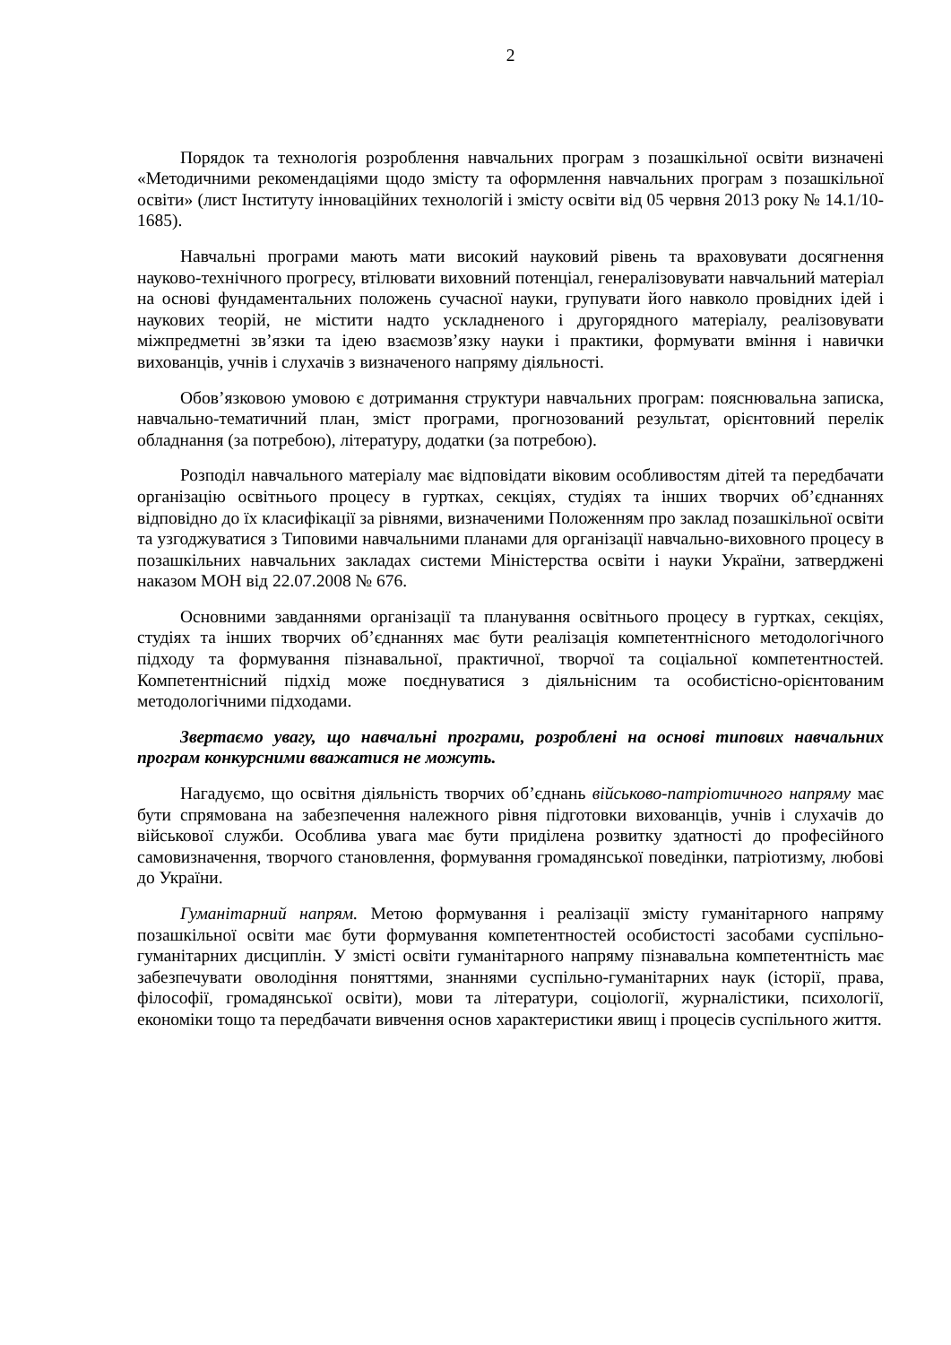2
Порядок та технологія розроблення навчальних програм з позашкільної освіти визначені «Методичними рекомендаціями щодо змісту та оформлення навчальних програм з позашкільної освіти» (лист Інституту інноваційних технологій і змісту освіти від 05 червня 2013 року № 14.1/10-1685).
Навчальні програми мають мати високий науковий рівень та враховувати досягнення науково-технічного прогресу, втілювати виховний потенціал, генералізовувати навчальний матеріал на основі фундаментальних положень сучасної науки, групувати його навколо провідних ідей і наукових теорій, не містити надто ускладненого і другорядного матеріалу, реалізовувати міжпредметні зв’язки та ідею взаємозв’язку науки і практики, формувати вміння і навички вихованців, учнів і слухачів з визначеного напряму діяльності.
Обов’язковою умовою є дотримання структури навчальних програм: пояснювальна записка, навчально-тематичний план, зміст програми, прогнозований результат, орієнтовний перелік обладнання (за потребою), літературу, додатки (за потребою).
Розподіл навчального матеріалу має відповідати віковим особливостям дітей та передбачати організацію освітнього процесу в гуртках, секціях, студіях та інших творчих об’єднаннях відповідно до їх класифікації за рівнями, визначеними Положенням про заклад позашкільної освіти та узгоджуватися з Типовими навчальними планами для організації навчально-виховного процесу в позашкільних навчальних закладах системи Міністерства освіти і науки України, затверджені наказом МОН від 22.07.2008 № 676.
Основними завданнями організації та планування освітнього процесу в гуртках, секціях, студіях та інших творчих об’єднаннях має бути реалізація компетентнісного методологічного підходу та формування пізнавальної, практичної, творчої та соціальної компетентностей. Компетентнісний підхід може поєднуватися з діяльнісним та особистісно-орієнтованим методологічними підходами.
Звертаємо увагу, що навчальні програми, розроблені на основі типових навчальних програм конкурсними вважатися не можуть.
Нагадуємо, що освітня діяльність творчих об’єднань військово-патріотичного напряму має бути спрямована на забезпечення належного рівня підготовки вихованців, учнів і слухачів до військової служби. Особлива увага має бути приділена розвитку здатності до професійного самовизначення, творчого становлення, формування громадянської поведінки, патріотизму, любові до України.
Гуманітарний напрям. Метою формування і реалізації змісту гуманітарного напряму позашкільної освіти має бути формування компетентностей особистості засобами суспільно-гуманітарних дисциплін. У змісті освіти гуманітарного напряму пізнавальна компетентність має забезпечувати оволодіння поняттями, знаннями суспільно-гуманітарних наук (історії, права, філософії, громадянської освіти), мови та літератури, соціології, журналістики, психології, економіки тощо та передбачати вивчення основ характеристики явищ і процесів суспільного життя.